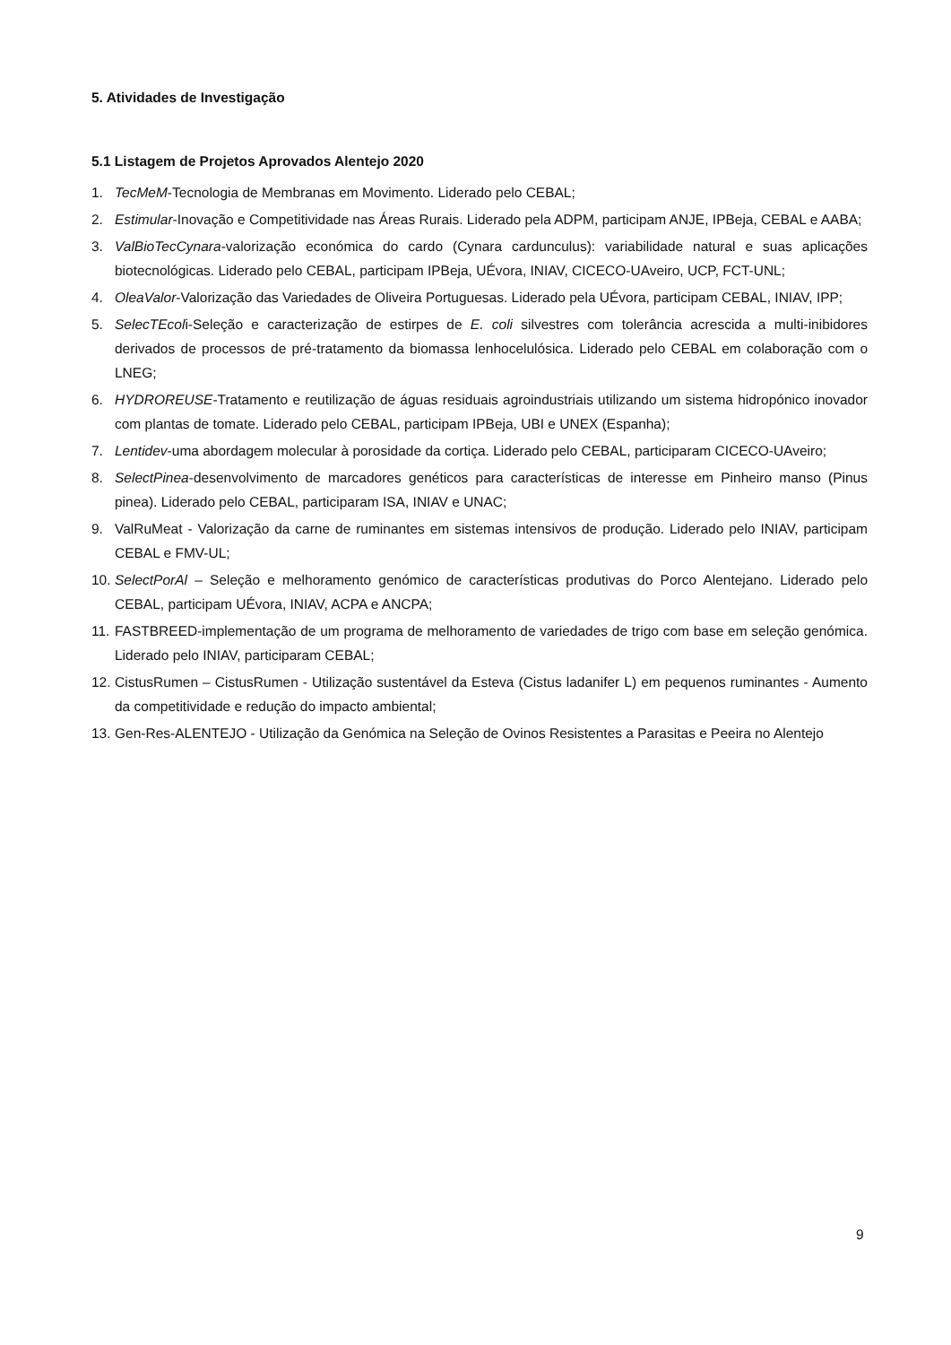5. Atividades de Investigação
5.1 Listagem de Projetos Aprovados Alentejo 2020
1. TecMeM-Tecnologia de Membranas em Movimento. Liderado pelo CEBAL;
2. Estimular-Inovação e Competitividade nas Áreas Rurais. Liderado pela ADPM, participam ANJE, IPBeja, CEBAL e AABA;
3. ValBioTecCynara-valorização económica do cardo (Cynara cardunculus): variabilidade natural e suas aplicações biotecnológicas. Liderado pelo CEBAL, participam IPBeja, UÉvora, INIAV, CICECO-UAveiro, UCP, FCT-UNL;
4. OleaValor-Valorização das Variedades de Oliveira Portuguesas. Liderado pela UÉvora, participam CEBAL, INIAV, IPP;
5. SelecTEcoli-Seleção e caracterização de estirpes de E. coli silvestres com tolerância acrescida a multi-inibidores derivados de processos de pré-tratamento da biomassa lenhocelulósica. Liderado pelo CEBAL em colaboração com o LNEG;
6. HYDROREUSE-Tratamento e reutilização de águas residuais agroindustriais utilizando um sistema hidropónico inovador com plantas de tomate. Liderado pelo CEBAL, participam IPBeja, UBI e UNEX (Espanha);
7. Lentidev-uma abordagem molecular à porosidade da cortiça. Liderado pelo CEBAL, participaram CICECO-UAveiro;
8. SelectPinea-desenvolvimento de marcadores genéticos para características de interesse em Pinheiro manso (Pinus pinea). Liderado pelo CEBAL, participaram ISA, INIAV e UNAC;
9. ValRuMeat - Valorização da carne de ruminantes em sistemas intensivos de produção. Liderado pelo INIAV, participam CEBAL e FMV-UL;
10. SelectPorAl – Seleção e melhoramento genómico de características produtivas do Porco Alentejano. Liderado pelo CEBAL, participam UÉvora, INIAV, ACPA e ANCPA;
11. FASTBREED-implementação de um programa de melhoramento de variedades de trigo com base em seleção genómica. Liderado pelo INIAV, participaram CEBAL;
12. CistusRumen – CistusRumen - Utilização sustentável da Esteva (Cistus ladanifer L) em pequenos ruminantes - Aumento da competitividade e redução do impacto ambiental;
13. Gen-Res-ALENTEJO - Utilização da Genómica na Seleção de Ovinos Resistentes a Parasitas e Peeira no Alentejo
9